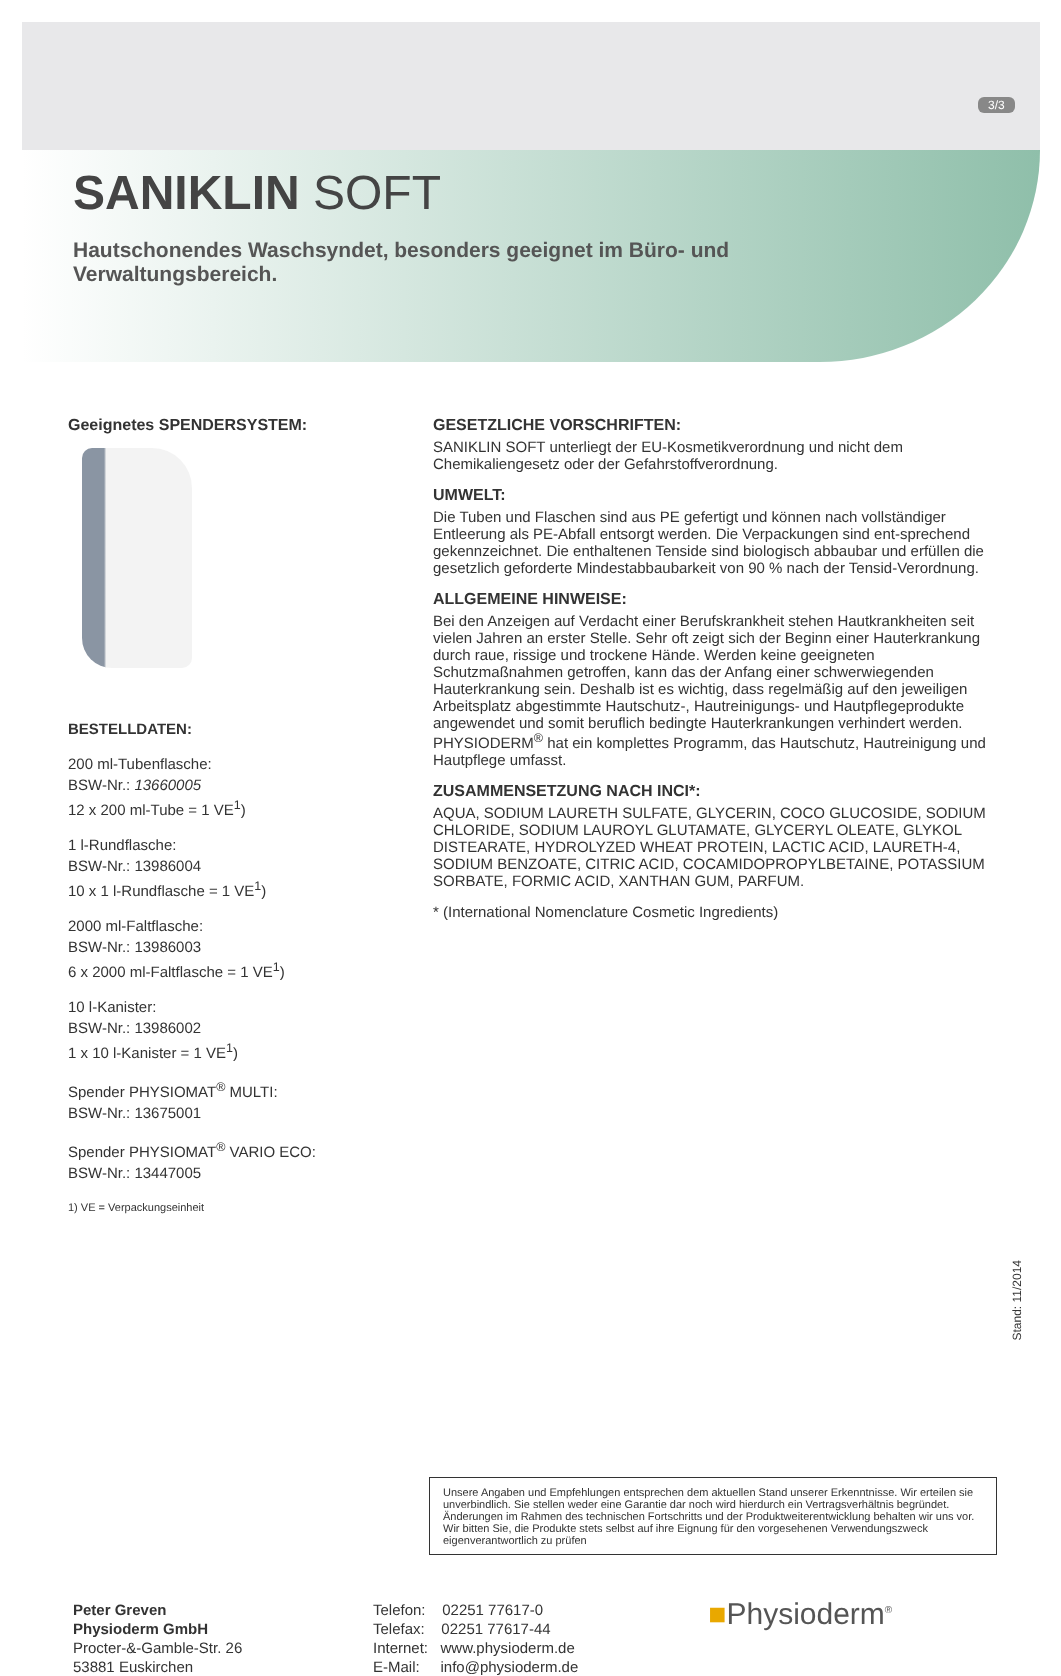3/3
SANIKLIN SOFT
Hautschonendes Waschsyndet, besonders geeignet im Büro- und Verwaltungsbereich.
Geeignetes SPENDERSYSTEM:
BESTELLDATEN:
200 ml-Tubenflasche:
BSW-Nr.: 13660005
12 x 200 ml-Tube = 1 VE<sup>1</sup>)
1 l-Rundflasche:
BSW-Nr.: 13986004
10 x 1 l-Rundflasche = 1 VE<sup>1</sup>)
2000 ml-Faltflasche:
BSW-Nr.: 13986003
6 x 2000 ml-Faltflasche = 1 VE<sup>1</sup>)
10 l-Kanister:
BSW-Nr.: 13986002
1 x 10 l-Kanister = 1 VE<sup>1</sup>)
Spender PHYSIOMAT<sup>®</sup> MULTI:
BSW-Nr.: 13675001
Spender PHYSIOMAT<sup>®</sup> VARIO ECO:
BSW-Nr.: 13447005
1) VE = Verpackungseinheit
GESETZLICHE VORSCHRIFTEN:
SANIKLIN SOFT unterliegt der EU-Kosmetikverordnung und nicht dem Chemikaliengesetz oder der Gefahrstoffverordnung.
UMWELT:
Die Tuben und Flaschen sind aus PE gefertigt und können nach vollständiger Entleerung als PE-Abfall entsorgt werden. Die Verpackungen sind ent-sprechend gekennzeichnet. Die enthaltenen Tenside sind biologisch abbaubar und erfüllen die gesetzlich geforderte Mindestabbaubarkeit von 90 % nach der Tensid-Verordnung.
ALLGEMEINE HINWEISE:
Bei den Anzeigen auf Verdacht einer Berufskrankheit stehen Hautkrankheiten seit vielen Jahren an erster Stelle. Sehr oft zeigt sich der Beginn einer Hauterkrankung durch raue, rissige und trockene Hände. Werden keine geeigneten Schutzmaßnahmen getroffen, kann das der Anfang einer schwerwiegenden Hauterkrankung sein. Deshalb ist es wichtig, dass regelmäßig auf den jeweiligen Arbeitsplatz abgestimmte Hautschutz-, Hautreinigungs- und Hautpflegeprodukte angewendet und somit beruflich bedingte Hauterkrankungen verhindert werden. PHYSIODERM<sup>®</sup> hat ein komplettes Programm, das Hautschutz, Hautreinigung und Hautpflege umfasst.
ZUSAMMENSETZUNG NACH INCI*:
AQUA, SODIUM LAURETH SULFATE, GLYCERIN, COCO GLUCOSIDE, SODIUM CHLORIDE, SODIUM LAUROYL GLUTAMATE, GLYCERYL OLEATE, GLYKOL DISTEARATE, HYDROLYZED WHEAT PROTEIN, LACTIC ACID, LAURETH-4, SODIUM BENZOATE, CITRIC ACID, COCAMIDOPROPYLBETAINE, POTASSIUM SORBATE, FORMIC ACID, XANTHAN GUM, PARFUM.
* (International Nomenclature Cosmetic Ingredients)
Unsere Angaben und Empfehlungen entsprechen dem aktuellen Stand unserer Erkenntnisse. Wir erteilen sie unverbindlich. Sie stellen weder eine Garantie dar noch wird hierdurch ein Vertragsverhältnis begründet. Änderungen im Rahmen des technischen Fortschritts und der Produktweiterentwicklung behalten wir uns vor. Wir bitten Sie, die Produkte stets selbst auf ihre Eignung für den vorgesehenen Verwendungszweck eigenverantwortlich zu prüfen
Stand: 11/2014
Peter Greven
Physioderm GmbH
Procter-&-Gamble-Str. 26
53881 Euskirchen
Telefon: 02251 77617-0
Telefax: 02251 77617-44
Internet: www.physioderm.de
E-Mail: info@physioderm.de
■Physioderm<sup>®</sup>